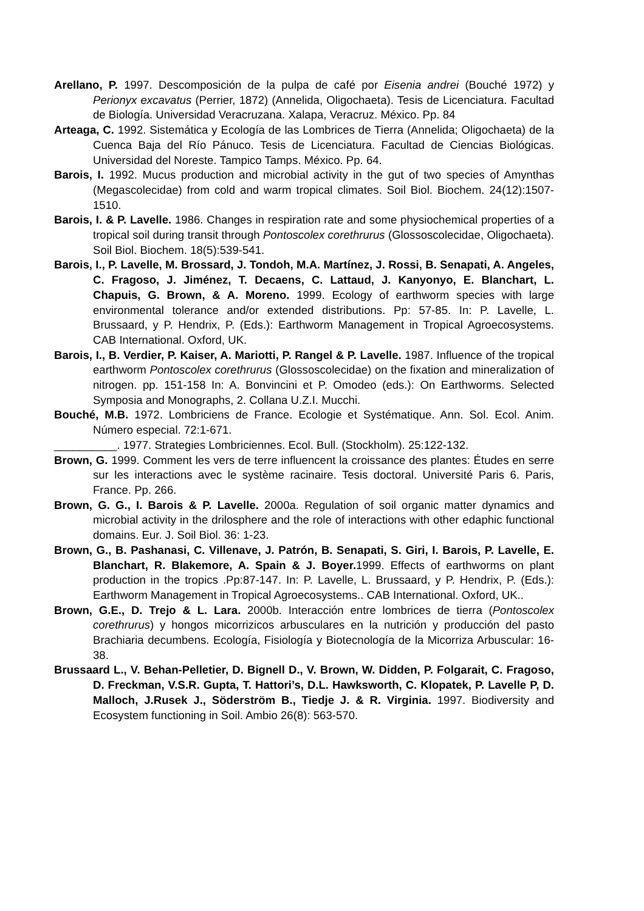Arellano, P. 1997. Descomposición de la pulpa de café por Eisenia andrei (Bouché 1972) y Perionyx excavatus (Perrier, 1872) (Annelida, Oligochaeta). Tesis de Licenciatura. Facultad de Biología. Universidad Veracruzana. Xalapa, Veracruz. México. Pp. 84
Arteaga, C. 1992. Sistemática y Ecología de las Lombrices de Tierra (Annelida; Oligochaeta) de la Cuenca Baja del Río Pánuco. Tesis de Licenciatura. Facultad de Ciencias Biológicas. Universidad del Noreste. Tampico Tamps. México. Pp. 64.
Barois, I. 1992. Mucus production and microbial activity in the gut of two species of Amynthas (Megascolecidae) from cold and warm tropical climates. Soil Biol. Biochem. 24(12):1507-1510.
Barois, I. & P. Lavelle. 1986. Changes in respiration rate and some physiochemical properties of a tropical soil during transit through Pontoscolex corethrurus (Glossoscolecidae, Oligochaeta). Soil Biol. Biochem. 18(5):539-541.
Barois, I., P. Lavelle, M. Brossard, J. Tondoh, M.A. Martínez, J. Rossi, B. Senapati, A. Angeles, C. Fragoso, J. Jiménez, T. Decaens, C. Lattaud, J. Kanyonyo, E. Blanchart, L. Chapuis, G. Brown, & A. Moreno. 1999. Ecology of earthworm species with large environmental tolerance and/or extended distributions. Pp: 57-85. In: P. Lavelle, L. Brussaard, y P. Hendrix, P. (Eds.): Earthworm Management in Tropical Agroecosystems. CAB International. Oxford, UK.
Barois, I., B. Verdier, P. Kaiser, A. Mariotti, P. Rangel & P. Lavelle. 1987. Influence of the tropical earthworm Pontoscolex corethrurus (Glossoscolecidae) on the fixation and mineralization of nitrogen. pp. 151-158 In: A. Bonvincini et P. Omodeo (eds.): On Earthworms. Selected Symposia and Monographs, 2. Collana U.Z.I. Mucchi.
Bouché, M.B. 1972. Lombriciens de France. Ecologie et Systématique. Ann. Sol. Ecol. Anim. Número especial. 72:1-671.
__________. 1977. Strategies Lombriciennes. Ecol. Bull. (Stockholm). 25:122-132.
Brown, G. 1999. Comment les vers de terre influencent la croissance des plantes: Études en serre sur les interactions avec le système racinaire. Tesis doctoral. Université Paris 6. Paris, France. Pp. 266.
Brown, G. G., I. Barois & P. Lavelle. 2000a. Regulation of soil organic matter dynamics and microbial activity in the drilosphere and the role of interactions with other edaphic functional domains. Eur. J. Soil Biol. 36: 1-23.
Brown, G., B. Pashanasi, C. Villenave, J. Patrón, B. Senapati, S. Giri, I. Barois, P. Lavelle, E. Blanchart, R. Blakemore, A. Spain & J. Boyer. 1999. Effects of earthworms on plant production in the tropics .Pp:87-147. In: P. Lavelle, L. Brussaard, y P. Hendrix, P. (Eds.): Earthworm Management in Tropical Agroecosystems.. CAB International. Oxford, UK..
Brown, G.E., D. Trejo & L. Lara. 2000b. Interacción entre lombrices de tierra (Pontoscolex corethrurus) y hongos micorrizicos arbusculares en la nutrición y producción del pasto Brachiaria decumbens. Ecología, Fisiología y Biotecnología de la Micorriza Arbuscular: 16-38.
Brussaard L., V. Behan-Pelletier, D. Bignell D., V. Brown, W. Didden, P. Folgarait, C. Fragoso, D. Freckman, V.S.R. Gupta, T. Hattori’s, D.L. Hawksworth, C. Klopatek, P. Lavelle P, D. Malloch, J.Rusek J., Söderström B., Tiedje J. & R. Virginia. 1997. Biodiversity and Ecosystem functioning in Soil. Ambio 26(8): 563-570.